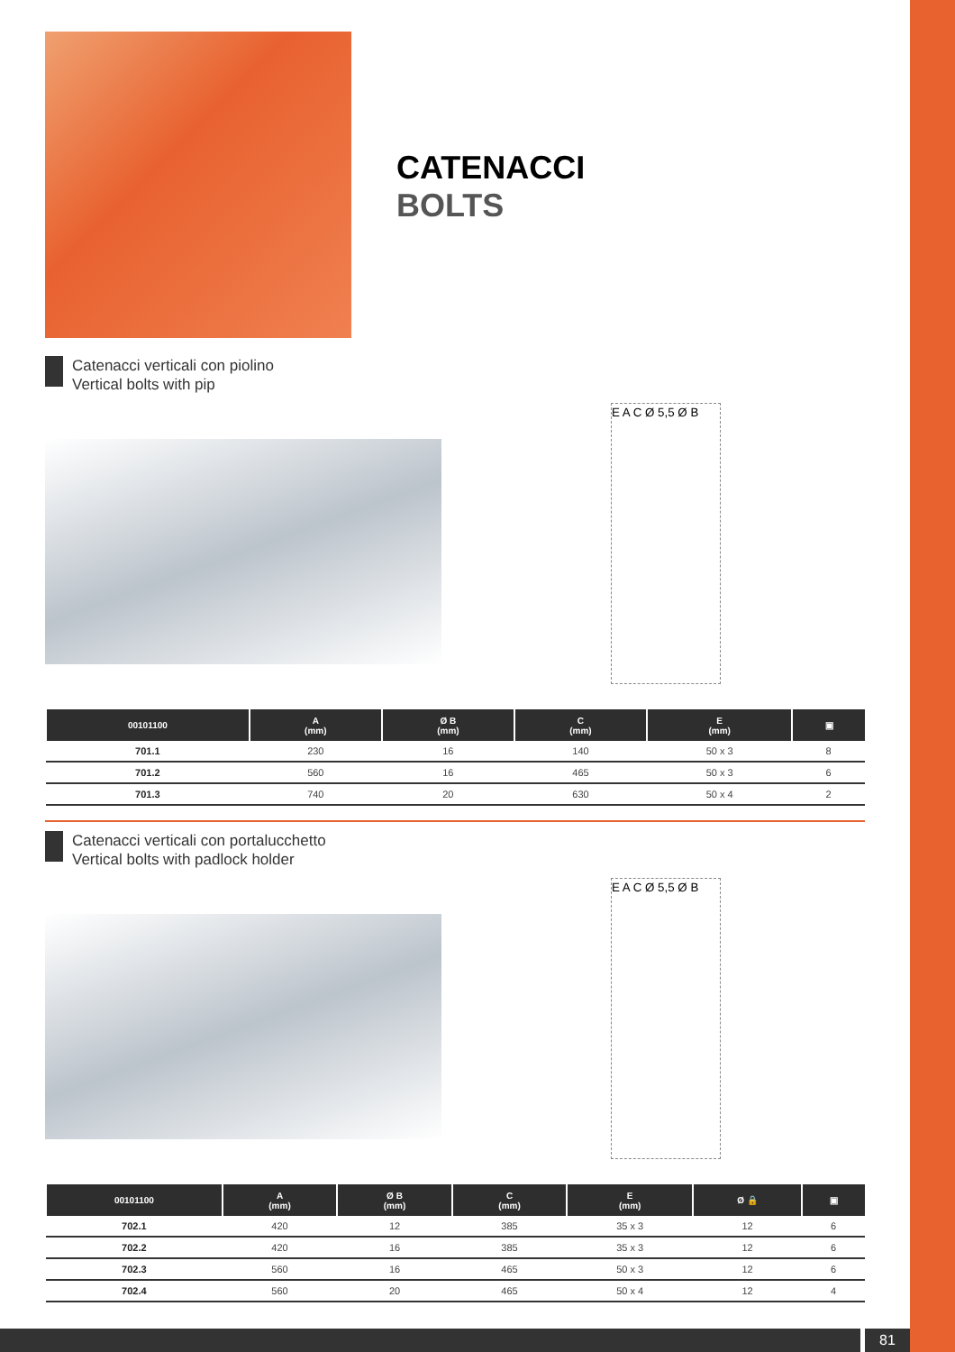CATENACCI
BOLTS
Catenacci verticali con piolino
Vertical bolts with pip
E A C Ø 5,5 Ø B
| 00101100 | A (mm) | Ø B (mm) | C (mm) | E (mm) | ▣ |
| --- | --- | --- | --- | --- | --- |
| 701.1 | 230 | 16 | 140 | 50 x 3 | 8 |
| 701.2 | 560 | 16 | 465 | 50 x 3 | 6 |
| 701.3 | 740 | 20 | 630 | 50 x 4 | 2 |
Catenacci verticali con portalucchetto
Vertical bolts with padlock holder
E A C Ø 5,5 Ø B
| 00101100 | A (mm) | Ø B (mm) | C (mm) | E (mm) | Ø 🔒 | ▣ |
| --- | --- | --- | --- | --- | --- | --- |
| 702.1 | 420 | 12 | 385 | 35 x 3 | 12 | 6 |
| 702.2 | 420 | 16 | 385 | 35 x 3 | 12 | 6 |
| 702.3 | 560 | 16 | 465 | 50 x 3 | 12 | 6 |
| 702.4 | 560 | 20 | 465 | 50 x 4 | 12 | 4 |
81